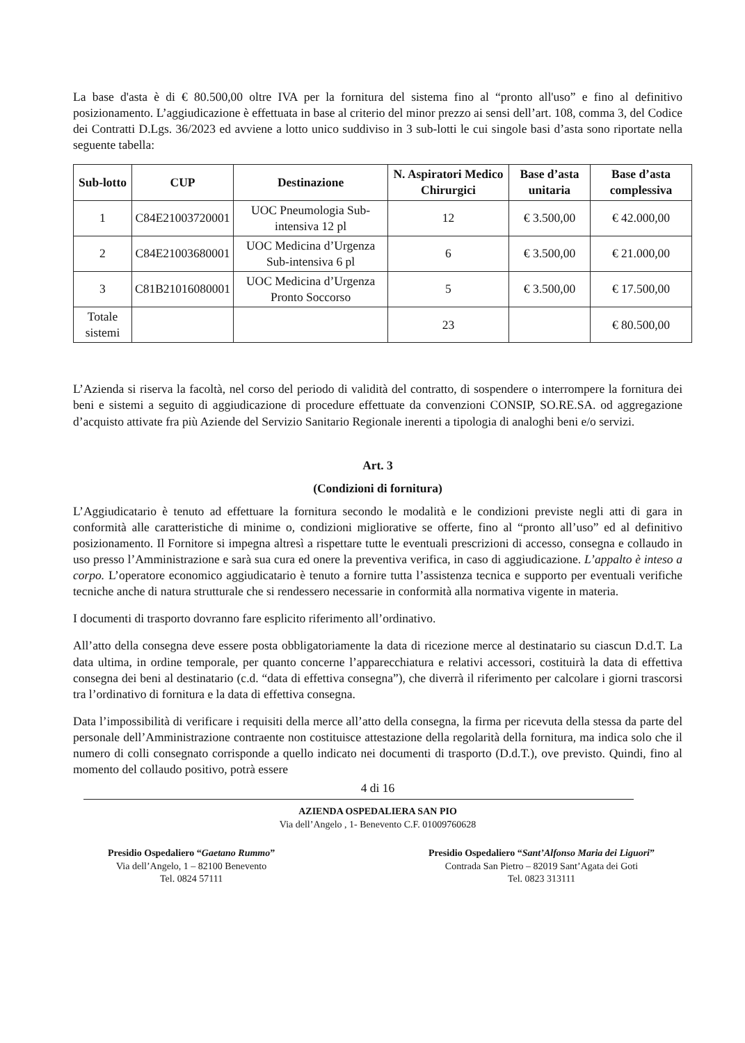La base d'asta è di € 80.500,00 oltre IVA per la fornitura del sistema fino al “pronto all'uso” e fino al definitivo posizionamento. L’aggiudicazione è effettuata in base al criterio del minor prezzo ai sensi dell’art. 108, comma 3, del Codice dei Contratti D.Lgs. 36/2023 ed avviene a lotto unico suddiviso in 3 sub-lotti le cui singole basi d’asta sono riportate nella seguente tabella:
| Sub-lotto | CUP | Destinazione | N. Aspiratori Medico Chirurgici | Base d’asta unitaria | Base d’asta complessiva |
| --- | --- | --- | --- | --- | --- |
| 1 | C84E21003720001 | UOC Pneumologia Sub-intensiva 12 pl | 12 | € 3.500,00 | € 42.000,00 |
| 2 | C84E21003680001 | UOC Medicina d’Urgenza Sub-intensiva 6 pl | 6 | € 3.500,00 | € 21.000,00 |
| 3 | C81B21016080001 | UOC Medicina d’Urgenza Pronto Soccorso | 5 | € 3.500,00 | € 17.500,00 |
| Totale sistemi | | | 23 | | € 80.500,00 |
L’Azienda si riserva la facoltà, nel corso del periodo di validità del contratto, di sospendere o interrompere la fornitura dei beni e sistemi a seguito di aggiudicazione di procedure effettuate da convenzioni CONSIP, SO.RE.SA. od aggregazione d’acquisto attivate fra più Aziende del Servizio Sanitario Regionale inerenti a tipologia di analoghi beni e/o servizi.
Art. 3
(Condizioni di fornitura)
L’Aggiudicatario è tenuto ad effettuare la fornitura secondo le modalità e le condizioni previste negli atti di gara in conformità alle caratteristiche di minime o, condizioni migliorative se offerte, fino al “pronto all’uso” ed al definitivo posizionamento. Il Fornitore si impegna altresì a rispettare tutte le eventuali prescrizioni di accesso, consegna e collaudo in uso presso l’Amministrazione e sarà sua cura ed onere la preventiva verifica, in caso di aggiudicazione. L’appalto è inteso a corpo. L’operatore economico aggiudicatario è tenuto a fornire tutta l’assistenza tecnica e supporto per eventuali verifiche tecniche anche di natura strutturale che si rendessero necessarie in conformità alla normativa vigente in materia.
I documenti di trasporto dovranno fare esplicito riferimento all’ordinativo.
All’atto della consegna deve essere posta obbligatoriamente la data di ricezione merce al destinatario su ciascun D.d.T. La data ultima, in ordine temporale, per quanto concerne l’apparecchiatura e relativi accessori, costituirà la data di effettiva consegna dei beni al destinatario (c.d. “data di effettiva consegna”), che diverrà il riferimento per calcolare i giorni trascorsi tra l’ordinativo di fornitura e la data di effettiva consegna.
Data l’impossibilità di verificare i requisiti della merce all’atto della consegna, la firma per ricevuta della stessa da parte del personale dell’Amministrazione contraente non costituisce attestazione della regolarità della fornitura, ma indica solo che il numero di colli consegnato corrisponde a quello indicato nei documenti di trasporto (D.d.T.), ove previsto. Quindi, fino al momento del collaudo positivo, potrà essere
4 di 16
AZIENDA OSPEDALIERA SAN PIO
Via dell’Angelo , 1- Benevento C.F. 01009760628
Presidio Ospedaliero “Gaetano Rummo”
Via dell’Angelo, 1 – 82100 Benevento
Tel. 0824 57111
Presidio Ospedaliero “Sant’Alfonso Maria dei Liguori”
Contrada San Pietro – 82019 Sant’Agata dei Goti
Tel. 0823 313111